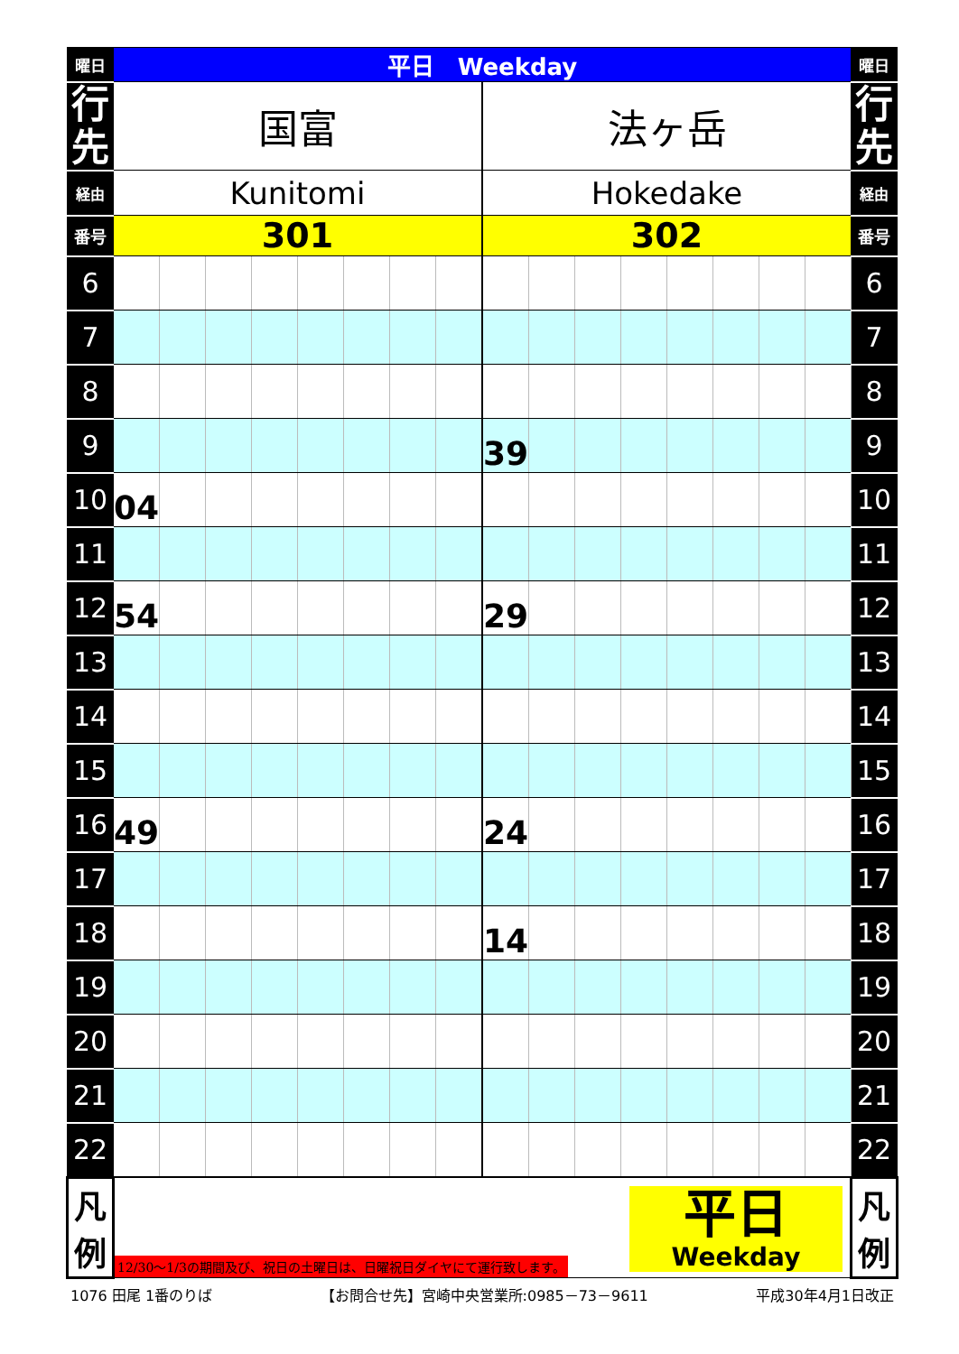| 曜日 | 平日 Weekday | | | | | | | | | | | | | | | | 曜日 |
| --- | --- | --- | --- | --- | --- | --- | --- | --- | --- | --- | --- | --- | --- | --- | --- | --- | --- |
| 行 先 | 国富 | | | | | | | | 法ヶ岳 | | | | | | | | 行 先 |
| 経由 | Kunitomi | | | | | | | | Hokedake | | | | | | | | 経由 |
| 番号 | 301 | | | | | | | | 302 | | | | | | | | 番号 |
| 6 | | | | | | | | | | | | | | | | | 6 |
| 7 | | | | | | | | | | | | | | | | | 7 |
| 8 | | | | | | | | | | | | | | | | | 8 |
| 9 | | | | | | | | | 39 | | | | | | | | 9 |
| 10 | 04 | | | | | | | | | | | | | | | | 10 |
| 11 | | | | | | | | | | | | | | | | | 11 |
| 12 | 54 | | | | | | | | 29 | | | | | | | | 12 |
| 13 | | | | | | | | | | | | | | | | | 13 |
| 14 | | | | | | | | | | | | | | | | | 14 |
| 15 | | | | | | | | | | | | | | | | | 15 |
| 16 | 49 | | | | | | | | 24 | | | | | | | | 16 |
| 17 | | | | | | | | | | | | | | | | | 17 |
| 18 | | | | | | | | | 14 | | | | | | | | 18 |
| 19 | | | | | | | | | | | | | | | | | 19 |
| 20 | | | | | | | | | | | | | | | | | 20 |
| 21 | | | | | | | | | | | | | | | | | 21 |
| 22 | | | | | | | | | | | | | | | | | 22 |
| 凡 例 | 12/30〜1/3の期間及び、祝日の土曜日は、日曜祝日ダイヤにて運行致します。 平日 Weekday | | | | | | | | | | | | | | | | 凡 例 |
1076 田尾 1番のりば 【お問合せ先】宮崎中央営業所:0985－73－9611 平成30年4月1日改正